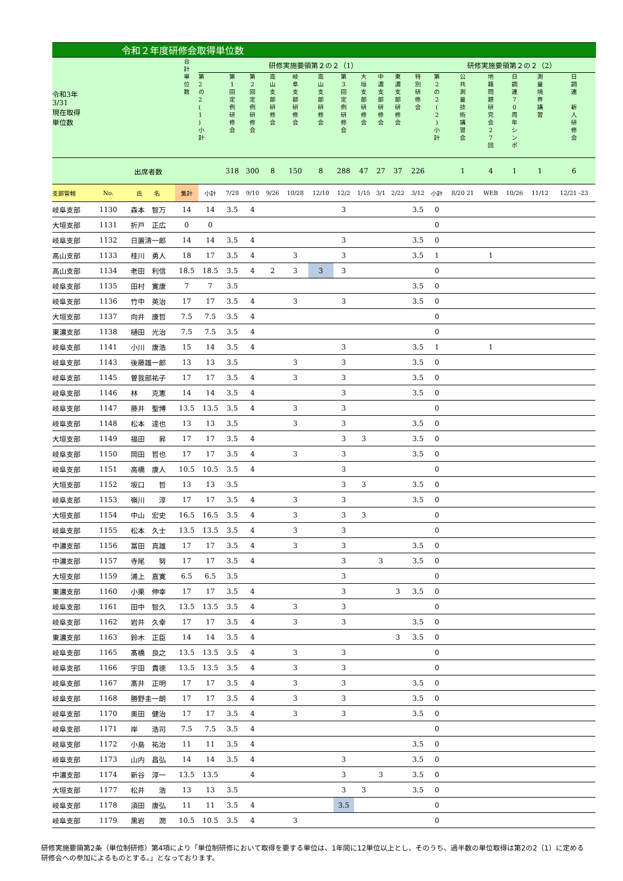| | | 令和２年度研修会取得単位数 | | | | | | | | | | | | | | | | | | | |
| 令和3年 3/31 現在取得 単位数 | | | 合 計 単 位 数 | 研修実施要領第２の２（1） | | | | | | | | | | | 研修実施要領第２の２（2） | | | | | | |
| | | | | 第 2 の 2 ( 1 ) 小 計 | 第 1 回 定 例 研 修 会 | 第 2 回 定 例 研 修 会 | 高 山 支 部 研 修 会 | 岐 阜 支 部 研 修 会 | 高 山 支 部 研 修 会 | 第 3 回 定 例 研 修 会 | 大 垣 支 部 研 修 会 | 中 濃 支 部 研 修 会 | 東 濃 支 部 研 修 会 | 特 別 研 修 会 | 第 2 の 2 ( 2 ) 小 計 | 公 共 測 量 技 術 講 習 会 | 地 籍 問 題 研 究 会 2 7 回 | 日 調 連 7 0 周 年 シ ン ポ | 測 量 境 界 講 習 | 日 調 連 新 人 研 修 会 | |
| | | 出席者数 | | | 318 | 300 | 8 | 150 | 8 | 288 | 47 | 27 | 37 | 226 | | 1 | 4 | 1 | 1 | 6 | |
| 支部管轄 | No. | 氏 名 | 集計 | 小計 | 7/28 | 9/10 | 9/26 | 10/28 | 12/10 | 12/2 | 1/15 | 3/1 | 2/22 | 3/12 | 小計 | 8/20 21 | WEB | 10/26 | 11/12 | 12/21 -23 | |
| 岐阜支部 | 1130 | 森本 智万 | 14 | 14 | 3.5 | 4 | | | | 3 | | | | 3.5 | 0 | | | | | | |
| 大垣支部 | 1131 | 折戸 正広 | 0 | 0 | | | | | | | | | | | 0 | | | | | | |
| 岐阜支部 | 1132 | 日置清一郎 | 14 | 14 | 3.5 | 4 | | | | 3 | | | | 3.5 | 0 | | | | | | |
| 高山支部 | 1133 | 桂川 勇人 | 18 | 17 | 3.5 | 4 | | 3 | | 3 | | | | 3.5 | 1 | | 1 | | | | |
| 高山支部 | 1134 | 老田 利信 | 18.5 | 18.5 | 3.5 | 4 | 2 | 3 | 3 | 3 | | | | | 0 | | | | | | |
| 岐阜支部 | 1135 | 田村 寛康 | 7 | 7 | 3.5 | | | | | | | | | 3.5 | 0 | | | | | | |
| 岐阜支部 | 1136 | 竹中 英治 | 17 | 17 | 3.5 | 4 | | 3 | | 3 | | | | 3.5 | 0 | | | | | | |
| 大垣支部 | 1137 | 向井 康哲 | 7.5 | 7.5 | 3.5 | 4 | | | | | | | | | 0 | | | | | | |
| 東濃支部 | 1138 | 樋田 光治 | 7.5 | 7.5 | 3.5 | 4 | | | | | | | | | 0 | | | | | | |
| 岐阜支部 | 1141 | 小川 康浩 | 15 | 14 | 3.5 | 4 | | | | 3 | | | | 3.5 | 1 | | 1 | | | | |
| 岐阜支部 | 1143 | 後藤雄一郎 | 13 | 13 | 3.5 | | | 3 | | 3 | | | | 3.5 | 0 | | | | | | |
| 岐阜支部 | 1145 | 曽我部祐子 | 17 | 17 | 3.5 | 4 | | 3 | | 3 | | | | 3.5 | 0 | | | | | | |
| 岐阜支部 | 1146 | 林 克憲 | 14 | 14 | 3.5 | 4 | | | | 3 | | | | 3.5 | 0 | | | | | | |
| 岐阜支部 | 1147 | 藤井 聖博 | 13.5 | 13.5 | 3.5 | 4 | | 3 | | 3 | | | | | 0 | | | | | | |
| 岐阜支部 | 1148 | 松本 達也 | 13 | 13 | 3.5 | | | 3 | | 3 | | | | 3.5 | 0 | | | | | | |
| 大垣支部 | 1149 | 福田 昇 | 17 | 17 | 3.5 | 4 | | | | 3 | 3 | | | 3.5 | 0 | | | | | | |
| 岐阜支部 | 1150 | 岡田 哲也 | 17 | 17 | 3.5 | 4 | | 3 | | 3 | | | | 3.5 | 0 | | | | | | |
| 岐阜支部 | 1151 | 高橋 康人 | 10.5 | 10.5 | 3.5 | 4 | | | | 3 | | | | | 0 | | | | | | |
| 大垣支部 | 1152 | 坂口 哲 | 13 | 13 | 3.5 | | | | | 3 | 3 | | | 3.5 | 0 | | | | | | |
| 岐阜支部 | 1153 | 嶺川 淳 | 17 | 17 | 3.5 | 4 | | 3 | | 3 | | | | 3.5 | 0 | | | | | | |
| 大垣支部 | 1154 | 中山 宏史 | 16.5 | 16.5 | 3.5 | 4 | | 3 | | 3 | 3 | | | | 0 | | | | | | |
| 岐阜支部 | 1155 | 松本 久士 | 13.5 | 13.5 | 3.5 | 4 | | 3 | | 3 | | | | | 0 | | | | | | |
| 中濃支部 | 1156 | 冨田 真雄 | 17 | 17 | 3.5 | 4 | | 3 | | 3 | | | | 3.5 | 0 | | | | | | |
| 中濃支部 | 1157 | 寺尾 努 | 17 | 17 | 3.5 | 4 | | | | 3 | | 3 | | 3.5 | 0 | | | | | | |
| 大垣支部 | 1159 | 浦上 嘉寛 | 6.5 | 6.5 | 3.5 | | | | | 3 | | | | | 0 | | | | | | |
| 東濃支部 | 1160 | 小栗 伸幸 | 17 | 17 | 3.5 | 4 | | | | 3 | | | 3 | 3.5 | 0 | | | | | | |
| 岐阜支部 | 1161 | 田中 智久 | 13.5 | 13.5 | 3.5 | 4 | | 3 | | 3 | | | | | 0 | | | | | | |
| 岐阜支部 | 1162 | 岩井 久幸 | 17 | 17 | 3.5 | 4 | | 3 | | 3 | | | | 3.5 | 0 | | | | | | |
| 東濃支部 | 1163 | 鈴木 正臣 | 14 | 14 | 3.5 | 4 | | | | | | | 3 | 3.5 | 0 | | | | | | |
| 岐阜支部 | 1165 | 髙橋 良之 | 13.5 | 13.5 | 3.5 | 4 | | 3 | | 3 | | | | | 0 | | | | | | |
| 岐阜支部 | 1166 | 宇田 貴徳 | 13.5 | 13.5 | 3.5 | 4 | | 3 | | 3 | | | | | 0 | | | | | | |
| 岐阜支部 | 1167 | 髙井 正明 | 17 | 17 | 3.5 | 4 | | 3 | | 3 | | | | 3.5 | 0 | | | | | | |
| 岐阜支部 | 1168 | 勝野圭一朗 | 17 | 17 | 3.5 | 4 | | 3 | | 3 | | | | 3.5 | 0 | | | | | | |
| 岐阜支部 | 1170 | 奥田 健治 | 17 | 17 | 3.5 | 4 | | 3 | | 3 | | | | 3.5 | 0 | | | | | | |
| 岐阜支部 | 1171 | 岸 浩司 | 7.5 | 7.5 | 3.5 | 4 | | | | | | | | | 0 | | | | | | |
| 岐阜支部 | 1172 | 小島 祐治 | 11 | 11 | 3.5 | 4 | | | | | | | | 3.5 | 0 | | | | | | |
| 岐阜支部 | 1173 | 山内 昌弘 | 14 | 14 | 3.5 | 4 | | | | 3 | | | | 3.5 | 0 | | | | | | |
| 中濃支部 | 1174 | 新谷 淳一 | 13.5 | 13.5 | | 4 | | | | 3 | | 3 | | 3.5 | 0 | | | | | | |
| 大垣支部 | 1177 | 松井 浩 | 13 | 13 | 3.5 | | | | | 3 | 3 | | | 3.5 | 0 | | | | | | |
| 岐阜支部 | 1178 | 須田 康弘 | 11 | 11 | 3.5 | 4 | | | | 3.5 | | | | | 0 | | | | | | |
| 岐阜支部 | 1179 | 黒岩 潤 | 10.5 | 10.5 | 3.5 | 4 | | 3 | | | | | | | 0 | | | | | | |
研修実施要領第2条（単位制研修）第4項により「単位制研修において取得を要する単位は、1年間に12単位以上とし、そのうち、過半数の単位取得は第2の2（1）に定める研修会への参加によるものとする。」となっております。